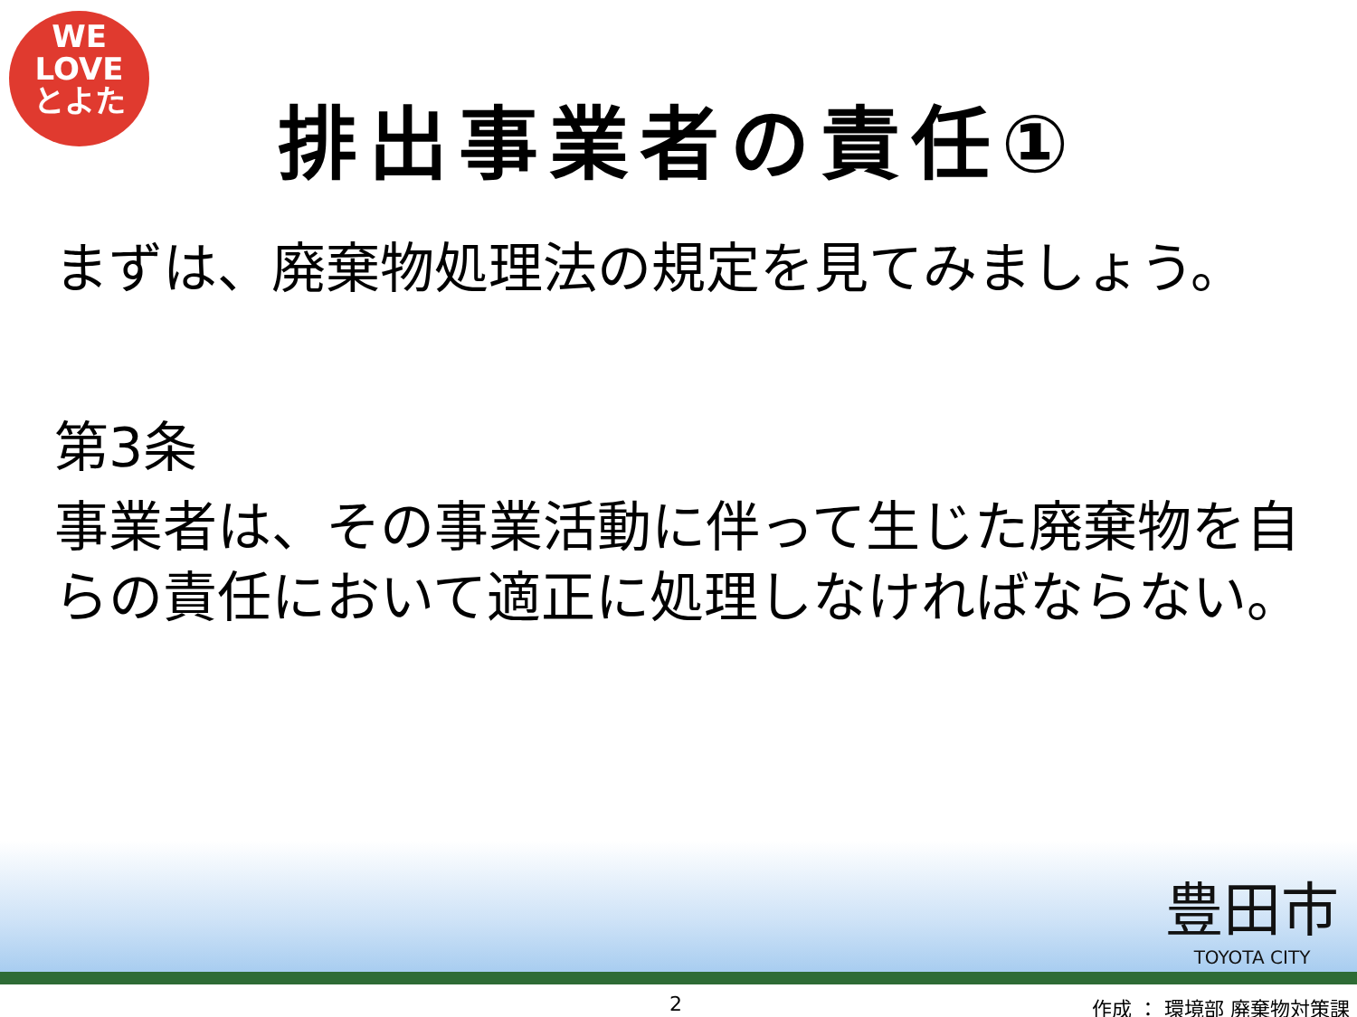WE
LOVE
とよた
排出事業者の責任①
まずは、廃棄物処理法の規定を見てみましょう。
第3条
事業者は、その事業活動に伴って生じた廃棄物を自らの責任において適正に処理しなければならない。
豊田市
TOYOTA CITY
2 作成 ： 環境部 廃棄物対策課